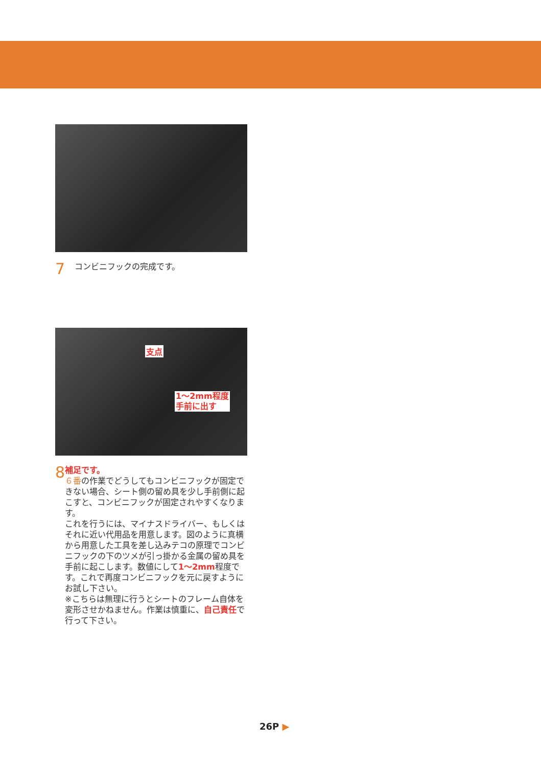7
コンビニフックの完成です。
支点
1～2mm程度
手前に出す
8
補足です。
６番の作業でどうしてもコンビニフックが固定できない場合、シート側の留め具を少し手前側に起こすと、コンビニフックが固定されやすくなります。
これを行うには、マイナスドライバー、もしくはそれに近い代用品を用意します。図のように真横から用意した工具を差し込みテコの原理でコンビニフックの下のツメが引っ掛かる金属の留め具を手前に起こします。数値にして1～2mm程度です。これで再度コンビニフックを元に戻すようにお試し下さい。
※こちらは無理に行うとシートのフレーム自体を変形させかねません。作業は慎重に、自己責任で行って下さい。
26P ▶